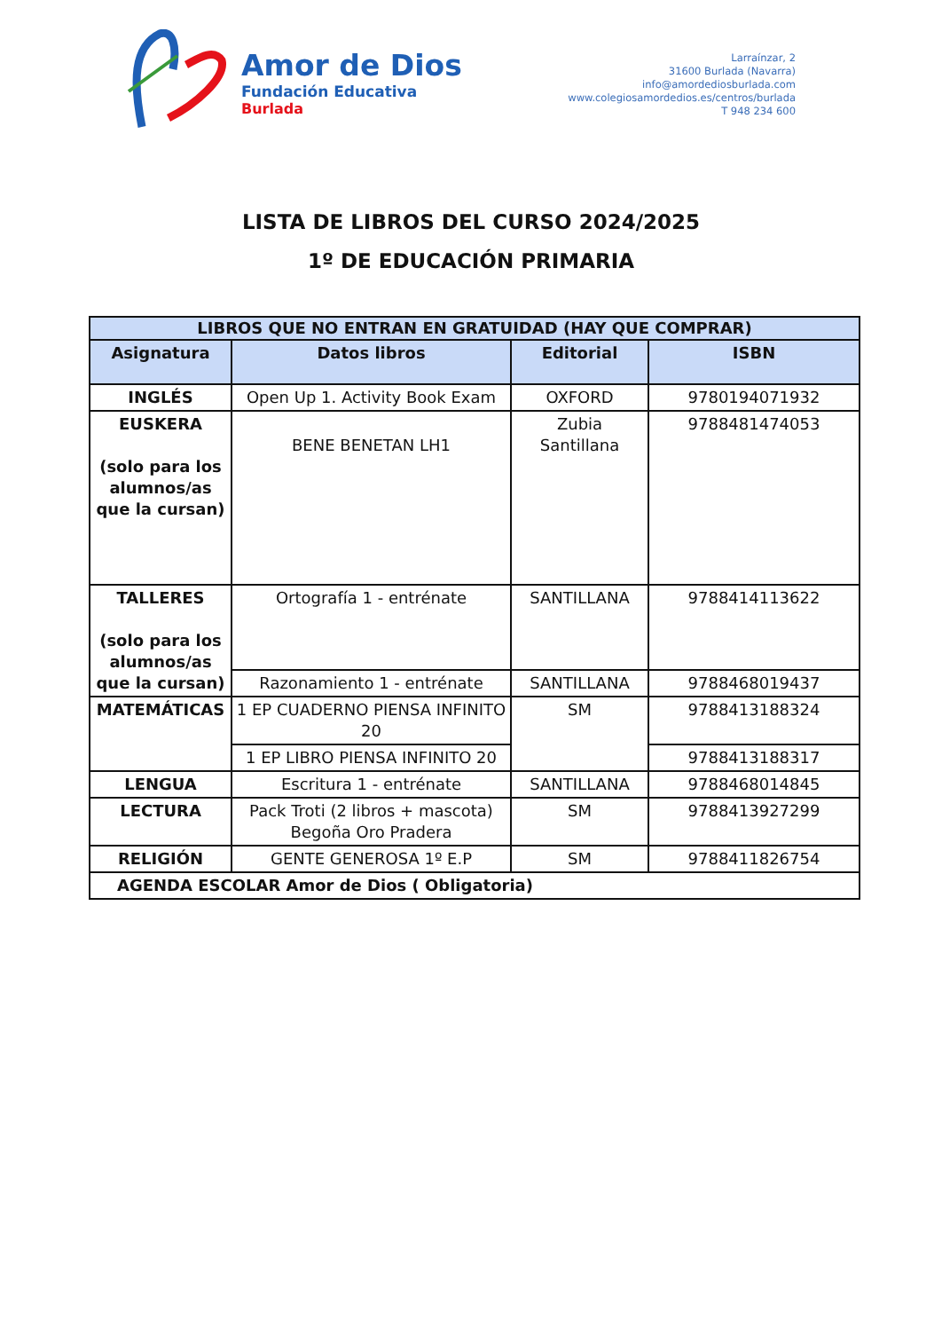Amor de Dios
Fundación Educativa
Burlada
Larraínzar, 2
31600 Burlada (Navarra)
info@amordediosburlada.com
www.colegiosamordedios.es/centros/burlada
T 948 234 600
LISTA DE LIBROS DEL CURSO 2024/2025
1º DE EDUCACIÓN PRIMARIA
| LIBROS QUE NO ENTRAN EN GRATUIDAD (HAY QUE COMPRAR) | | | |
| --- | --- | --- | --- |
| Asignatura | Datos libros | Editorial | ISBN |
| INGLÉS | Open Up 1. Activity Book Exam | OXFORD | 9780194071932 |
| EUSKERA (solo para los alumnos/as que la cursan) | BENE BENETAN LH1 | Zubia Santillana | 9788481474053 |
| TALLERES (solo para los alumnos/as que la cursan) | Ortografía 1 - entrénate | SANTILLANA | 9788414113622 |
| | Razonamiento 1 - entrénate | SANTILLANA | 9788468019437 |
| MATEMÁTICAS | 1 EP CUADERNO PIENSA INFINITO 20 | SM | 9788413188324 |
| | 1 EP LIBRO PIENSA INFINITO 20 | | 9788413188317 |
| LENGUA | Escritura 1 - entrénate | SANTILLANA | 9788468014845 |
| LECTURA | Pack Troti (2 libros + mascota) Begoña Oro Pradera | SM | 9788413927299 |
| RELIGIÓN | GENTE GENEROSA 1º E.P | SM | 9788411826754 |
| AGENDA ESCOLAR Amor de Dios ( Obligatoria) | | | |